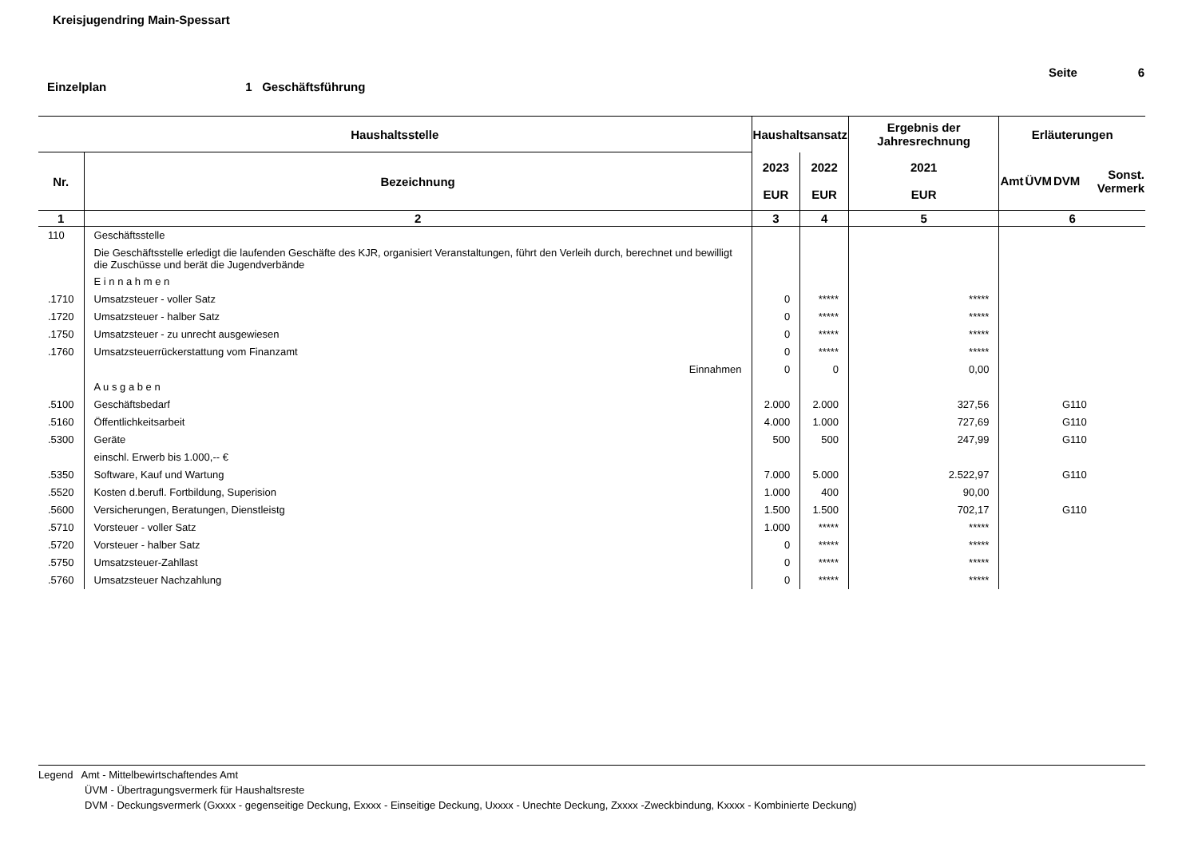Kreisjugendring Main-Spessart
Seite 6
Einzelplan 1 Geschäftsführung
| Haushaltsstelle | | Haushaltsansatz | | Ergebnis der Jahresrechnung | Erläuterungen | | | |
| --- | --- | --- | --- | --- | --- | --- | --- | --- |
| Nr. | Bezeichnung | 2023 EUR | 2022 EUR | 2021 EUR | Amt | ÜVM | DVM | Sonst. Vermerk |
| 1 | 2 | 3 | 4 | 5 | 6 | | | |
| 110 | Geschäftsstelle | | | | | | | |
| | Die Geschäftsstelle erledigt die laufenden Geschäfte des KJR, organisiert Veranstaltungen, führt den Verleih durch, berechnet und bewilligt die Zuschüsse und berät die Jugendverbände | | | | | | | |
| | E i n n a h m e n | | | | | | | |
| .1710 | Umsatzsteuer - voller Satz | 0 | ***** | ***** | | | | |
| .1720 | Umsatzsteuer - halber Satz | 0 | ***** | ***** | | | | |
| .1750 | Umsatzsteuer - zu unrecht ausgewiesen | 0 | ***** | ***** | | | | |
| .1760 | Umsatzsteuerrückerstattung vom Finanzamt | 0 | ***** | ***** | | | | |
| | Einnahmen | 0 | 0 | 0,00 | | | | |
| | A u s g a b e n | | | | | | | |
| .5100 | Geschäftsbedarf | 2.000 | 2.000 | 327,56 | | | G110 | |
| .5160 | Öffentlichkeitsarbeit | 4.000 | 1.000 | 727,69 | | | G110 | |
| .5300 | Geräte | 500 | 500 | 247,99 | | | G110 | |
| | einschl. Erwerb bis 1.000,-- € | | | | | | | |
| .5350 | Software, Kauf und Wartung | 7.000 | 5.000 | 2.522,97 | | | G110 | |
| .5520 | Kosten d.berufl. Fortbildung, Superision | 1.000 | 400 | 90,00 | | | | |
| .5600 | Versicherungen, Beratungen, Dienstleistg | 1.500 | 1.500 | 702,17 | | | G110 | |
| .5710 | Vorsteuer - voller Satz | 1.000 | ***** | ***** | | | | |
| .5720 | Vorsteuer - halber Satz | 0 | ***** | ***** | | | | |
| .5750 | Umsatzsteuer-Zahllast | 0 | ***** | ***** | | | | |
| .5760 | Umsatzsteuer Nachzahlung | 0 | ***** | ***** | | | | |
Legend Amt - Mittelbewirtschaftendes Amt
ÜVM - Übertragungsvermerk für Haushaltsreste
DVM - Deckungsvermerk (Gxxxx - gegenseitige Deckung, Exxxx - Einseitige Deckung, Uxxxx - Unechte Deckung, Zxxxx -Zweckbindung, Kxxxx - Kombinierte Deckung)